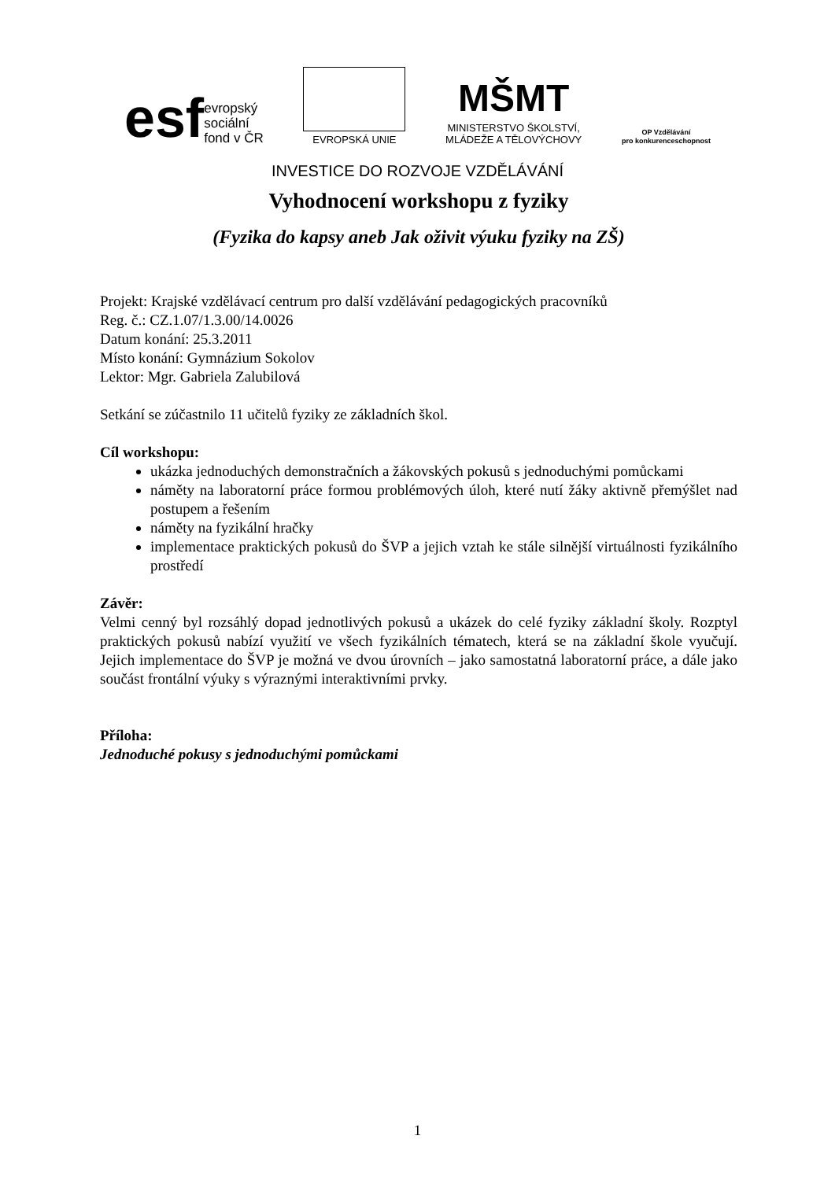esf evropský
sociální
fond v ČR
EVROPSKÁ UNIE
MŠMT
MINISTERSTVO ŠKOLSTVÍ,
MLÁDEŽE A TĚLOVÝCHOVY
OP Vzdělávání
pro konkurenceschopnost
INVESTICE DO ROZVOJE VZDĚLÁVÁNÍ
Vyhodnocení workshopu z fyziky
(Fyzika do kapsy aneb Jak oživit výuku fyziky na ZŠ)
Projekt: Krajské vzdělávací centrum pro další vzdělávání pedagogických pracovníků
Reg. č.: CZ.1.07/1.3.00/14.0026
Datum konání: 25.3.2011
Místo konání: Gymnázium Sokolov
Lektor: Mgr. Gabriela Zalubilová
Setkání se zúčastnilo 11 učitelů fyziky ze základních škol.
Cíl workshopu:
ukázka jednoduchých demonstračních a žákovských pokusů s jednoduchými pomůckami
náměty na laboratorní práce formou problémových úloh, které nutí žáky aktivně přemýšlet nad postupem a řešením
náměty na fyzikální hračky
implementace praktických pokusů do ŠVP a jejich vztah ke stále silnější virtuálnosti fyzikálního prostředí
Závěr:
Velmi cenný byl rozsáhlý dopad jednotlivých pokusů a ukázek do celé fyziky základní školy. Rozptyl praktických pokusů nabízí využití ve všech fyzikálních tématech, která se na základní škole vyučují. Jejich implementace do ŠVP je možná ve dvou úrovních – jako samostatná laboratorní práce, a dále jako součást frontální výuky s výraznými interaktivními prvky.
Příloha:
Jednoduché pokusy s jednoduchými pomůckami
1